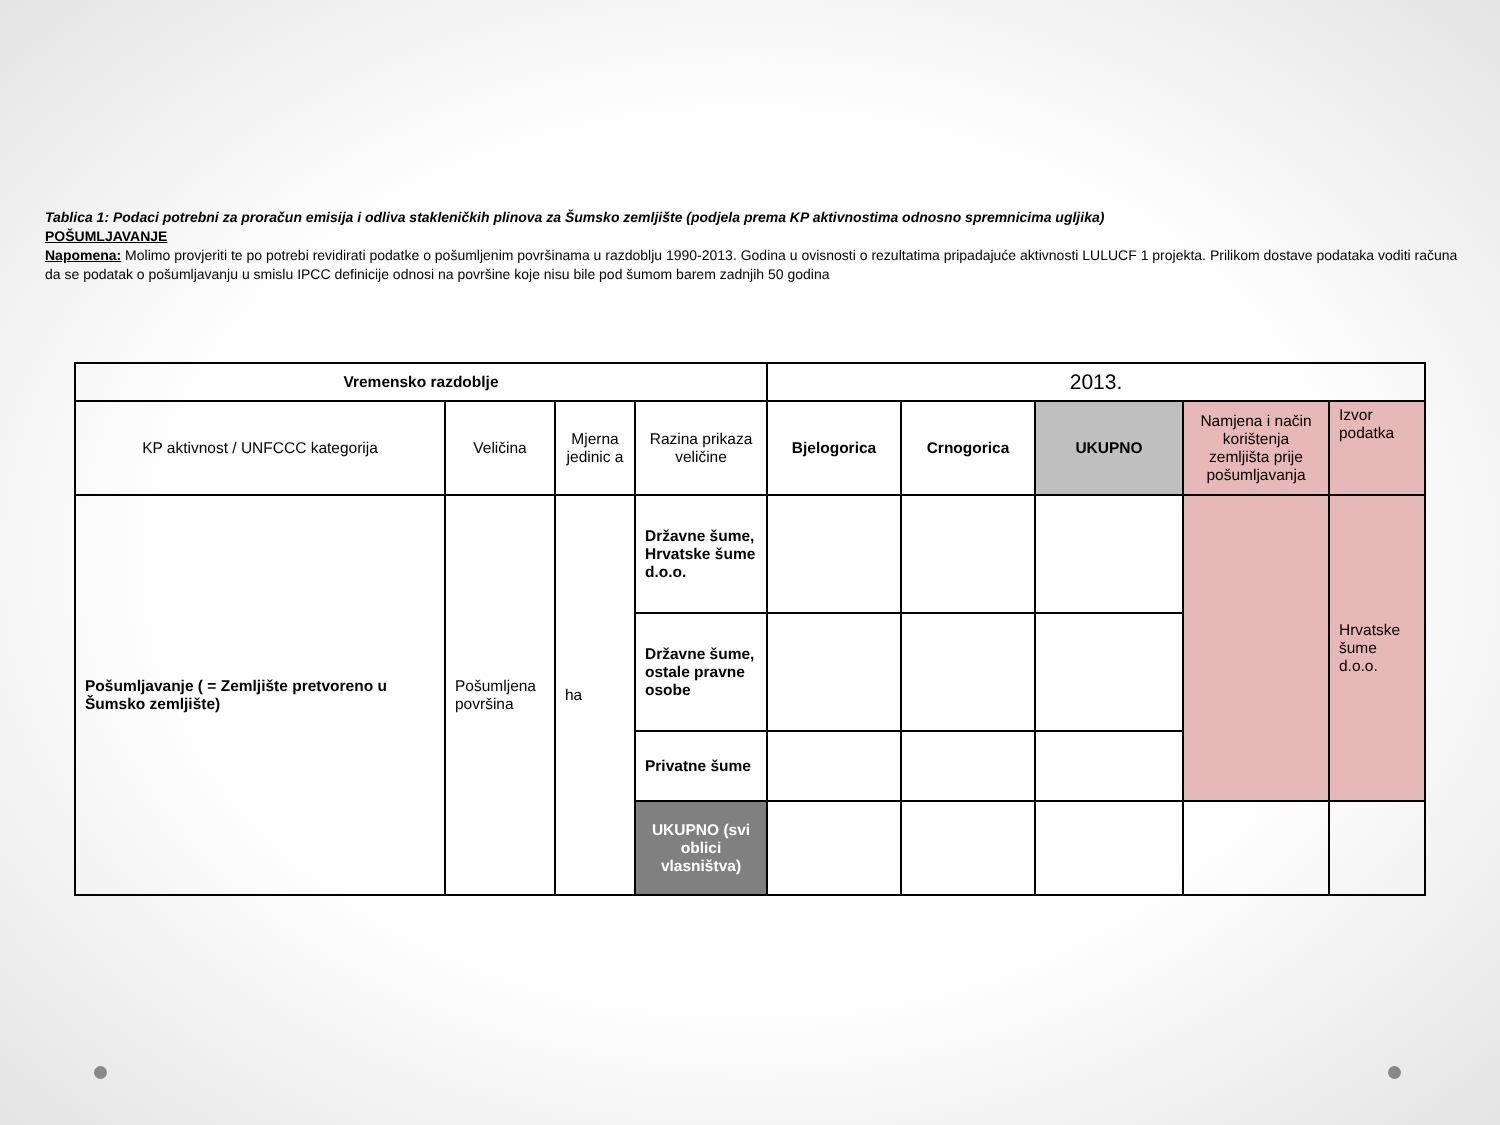Tablica 1: Podaci potrebni za proračun emisija i odliva stakleničkih plinova za Šumsko zemljište (podjela prema KP aktivnostima odnosno spremnicima ugljika)
POŠUMLJAVANJE
Napomena: Molimo provjeriti te po potrebi revidirati podatke o pošumljenim površinama u razdoblju 1990-2013. Godina u ovisnosti o rezultatima pripadajuće aktivnosti LULUCF 1 projekta. Prilikom dostave podataka voditi računa da se podatak o pošumljavanju u smislu IPCC definicije odnosi na površine koje nisu bile pod šumom barem zadnjih 50 godina
| Vremensko razdoblje | | | | 2013. | | | | |
| KP aktivnost / UNFCCC kategorija | Veličina | Mjerna jedinic a | Razina prikaza veličine | Bjelogorica | Crnogorica | UKUPNO | Namjena i način korištenja zemljišta prije pošumljavanja | Izvor podatka |
| Pošumljavanje ( = Zemljište pretvoreno u Šumsko zemljište) | Pošumljena površina | ha | Državne šume, Hrvatske šume d.o.o. | | | | | Hrvatske šume d.o.o. |
| | | | Državne šume, ostale pravne osobe | | | | | |
| | | | Privatne šume | | | | | |
| | | | UKUPNO (svi oblici vlasništva) | | | | | |